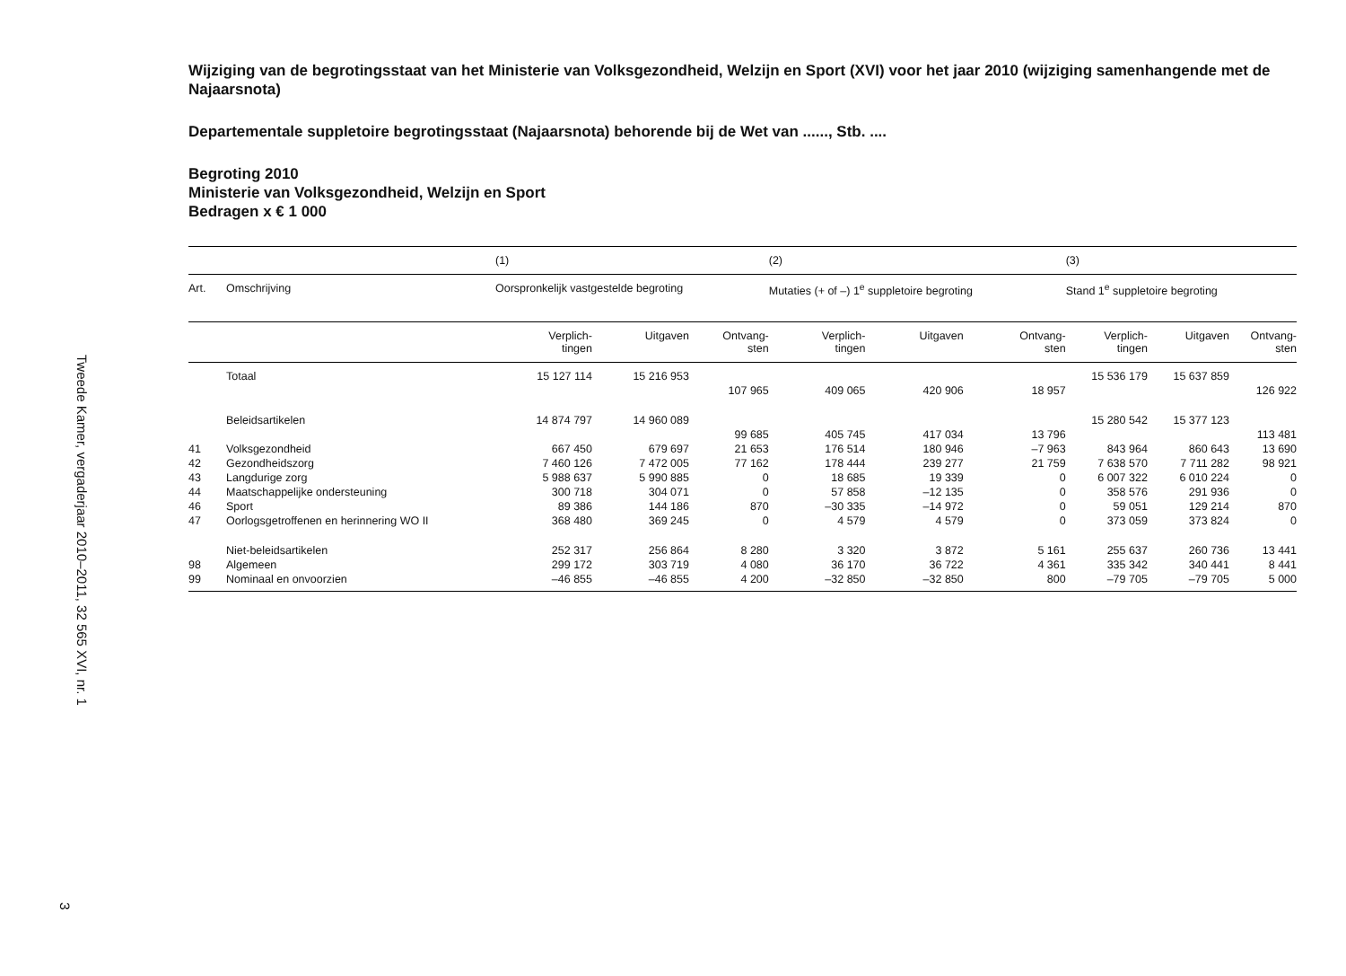Tweede Kamer, vergaderjaar 2010–2011, 32 565 XVI, nr. 1
3
Wijziging van de begrotingsstaat van het Ministerie van Volksgezondheid, Welzijn en Sport (XVI) voor het jaar 2010 (wijziging samenhangende met de Najaarsnota)
Departementale suppletoire begrotingsstaat (Najaarsnota) behorende bij de Wet van ......, Stb. ....
Begroting 2010
Ministerie van Volksgezondheid, Welzijn en Sport
Bedragen x € 1 000
| | | (1) | | | (2) | | | (3) | | |
| Art. | Omschrijving | Oorspronkelijk vastgestelde begroting | | | Mutaties (+ of –) 1<sup>e</sup> suppletoire begroting | | | Stand 1<sup>e</sup> suppletoire begroting | | |
| | | Verplich- tingen | Uitgaven | Ontvang- sten | Verplich- tingen | Uitgaven | Ontvang- sten | Verplich- tingen | Uitgaven | Ontvang- sten |
| | Totaal | 15 127 114 | 15 216 953 | | | | | 15 536 179 | 15 637 859 | |
| | | | | 107 965 | 409 065 | 420 906 | 18 957 | | | 126 922 |
| | Beleidsartikelen | 14 874 797 | 14 960 089 | | | | | 15 280 542 | 15 377 123 | |
| | | | | 99 685 | 405 745 | 417 034 | 13 796 | | | 113 481 |
| 41 | Volksgezondheid | 667 450 | 679 697 | 21 653 | 176 514 | 180 946 | –7 963 | 843 964 | 860 643 | 13 690 |
| 42 | Gezondheidszorg | 7 460 126 | 7 472 005 | 77 162 | 178 444 | 239 277 | 21 759 | 7 638 570 | 7 711 282 | 98 921 |
| 43 | Langdurige zorg | 5 988 637 | 5 990 885 | 0 | 18 685 | 19 339 | 0 | 6 007 322 | 6 010 224 | 0 |
| 44 | Maatschappelijke ondersteuning | 300 718 | 304 071 | 0 | 57 858 | –12 135 | 0 | 358 576 | 291 936 | 0 |
| 46 | Sport | 89 386 | 144 186 | 870 | –30 335 | –14 972 | 0 | 59 051 | 129 214 | 870 |
| 47 | Oorlogsgetroffenen en herinnering WO II | 368 480 | 369 245 | 0 | 4 579 | 4 579 | 0 | 373 059 | 373 824 | 0 |
| | Niet-beleidsartikelen | 252 317 | 256 864 | 8 280 | 3 320 | 3 872 | 5 161 | 255 637 | 260 736 | 13 441 |
| 98 | Algemeen | 299 172 | 303 719 | 4 080 | 36 170 | 36 722 | 4 361 | 335 342 | 340 441 | 8 441 |
| 99 | Nominaal en onvoorzien | –46 855 | –46 855 | 4 200 | –32 850 | –32 850 | 800 | –79 705 | –79 705 | 5 000 |